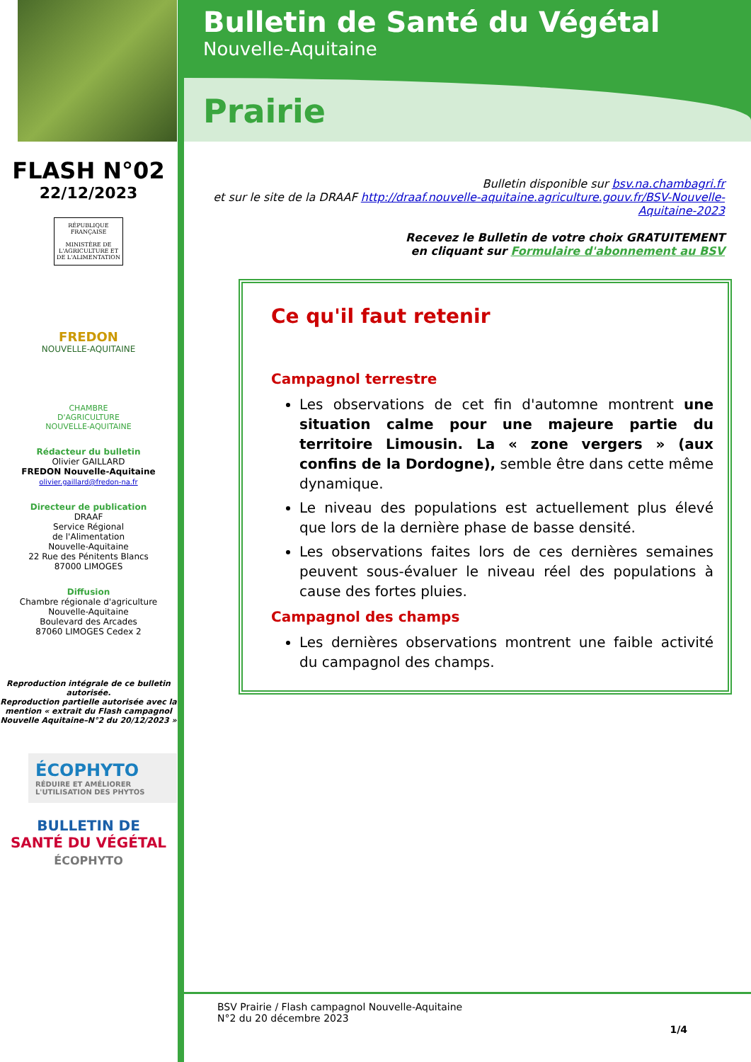FLASH N°02
22/12/2023
RÉPUBLIQUE FRANÇAISE
MINISTÈRE DE L'AGRICULTURE ET DE L'ALIMENTATION
FREDON
NOUVELLE-AQUITAINE
CHAMBRE
D'AGRICULTURE
NOUVELLE-AQUITAINE
Rédacteur du bulletin
Olivier GAILLARD
FREDON Nouvelle-Aquitaine
olivier.gaillard@fredon-na.fr
Directeur de publication
DRAAF
Service Régional
de l'Alimentation
Nouvelle-Aquitaine
22 Rue des Pénitents Blancs
87000 LIMOGES
Diffusion
Chambre régionale d'agriculture Nouvelle-Aquitaine
Boulevard des Arcades
87060 LIMOGES Cedex 2
Reproduction intégrale de ce bulletin autorisée.
Reproduction partielle autorisée avec la mention « extrait du Flash campagnol Nouvelle Aquitaine–N°2 du 20/12/2023 »
ÉCOPHYTO
RÉDUIRE ET AMÉLIORER L'UTILISATION DES PHYTOS
BULLETIN DE
SANTÉ DU VÉGÉTAL
ÉCOPHYTO
Bulletin de Santé du Végétal
Nouvelle-Aquitaine
Prairie
Bulletin disponible sur bsv.na.chambagri.fr
et sur le site de la DRAAF http://draaf.nouvelle-aquitaine.agriculture.gouv.fr/BSV-Nouvelle-Aquitaine-2023
Recevez le Bulletin de votre choix GRATUITEMENT
en cliquant sur Formulaire d'abonnement au BSV
Ce qu'il faut retenir
Campagnol terrestre
Les observations de cet fin d'automne montrent une situation calme pour une majeure partie du territoire Limousin. La « zone vergers » (aux confins de la Dordogne), semble être dans cette même dynamique.
Le niveau des populations est actuellement plus élevé que lors de la dernière phase de basse densité.
Les observations faites lors de ces dernières semaines peuvent sous-évaluer le niveau réel des populations à cause des fortes pluies.
Campagnol des champs
Les dernières observations montrent une faible activité du campagnol des champs.
BSV Prairie / Flash campagnol Nouvelle-Aquitaine
N°2 du 20 décembre 2023
1/4